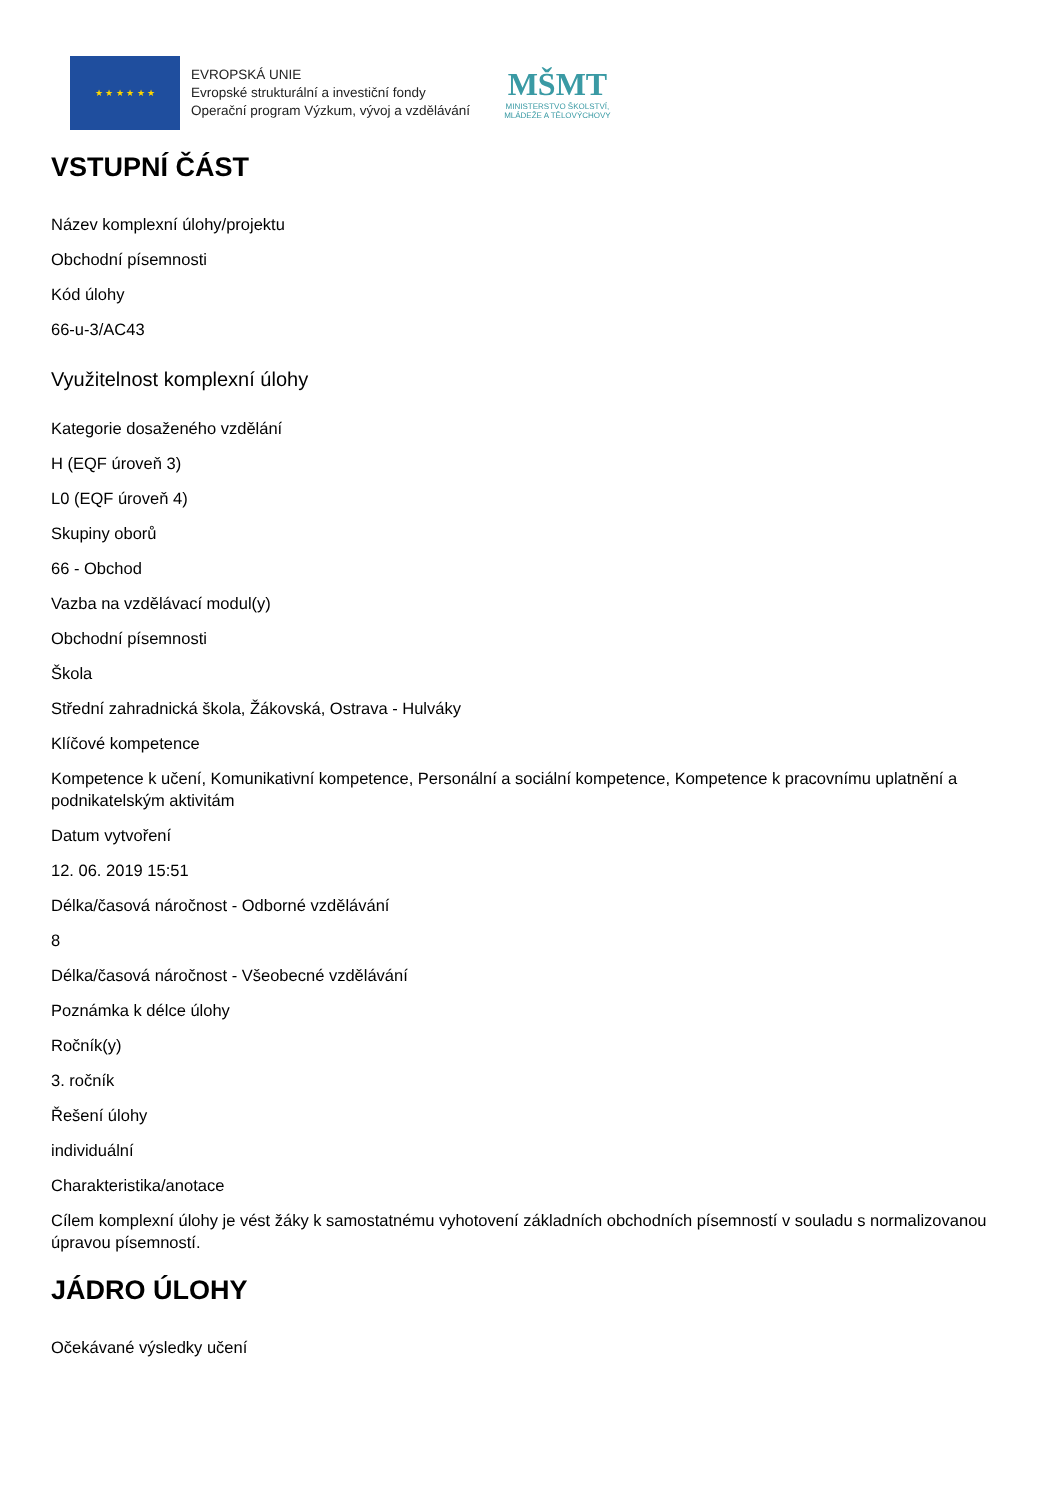★ ★ ★ ★ ★ ★
EVROPSKÁ UNIE
Evropské strukturální a investiční fondy
Operační program Výzkum, vývoj a vzdělávání
MŠMT
MINISTERSTVO ŠKOLSTVÍ,
MLÁDEŽE A TĚLOVÝCHOVY
VSTUPNÍ ČÁST
Název komplexní úlohy/projektu
Obchodní písemnosti
Kód úlohy
66-u-3/AC43
Využitelnost komplexní úlohy
Kategorie dosaženého vzdělání
H (EQF úroveň 3)
L0 (EQF úroveň 4)
Skupiny oborů
66 - Obchod
Vazba na vzdělávací modul(y)
Obchodní písemnosti
Škola
Střední zahradnická škola, Žákovská, Ostrava - Hulváky
Klíčové kompetence
Kompetence k učení, Komunikativní kompetence, Personální a sociální kompetence, Kompetence k pracovnímu uplatnění a podnikatelským aktivitám
Datum vytvoření
12. 06. 2019 15:51
Délka/časová náročnost - Odborné vzdělávání
8
Délka/časová náročnost - Všeobecné vzdělávání
Poznámka k délce úlohy
Ročník(y)
3. ročník
Řešení úlohy
individuální
Charakteristika/anotace
Cílem komplexní úlohy je vést žáky k samostatnému vyhotovení základních obchodních písemností v souladu s normalizovanou úpravou písemností.
JÁDRO ÚLOHY
Očekávané výsledky učení